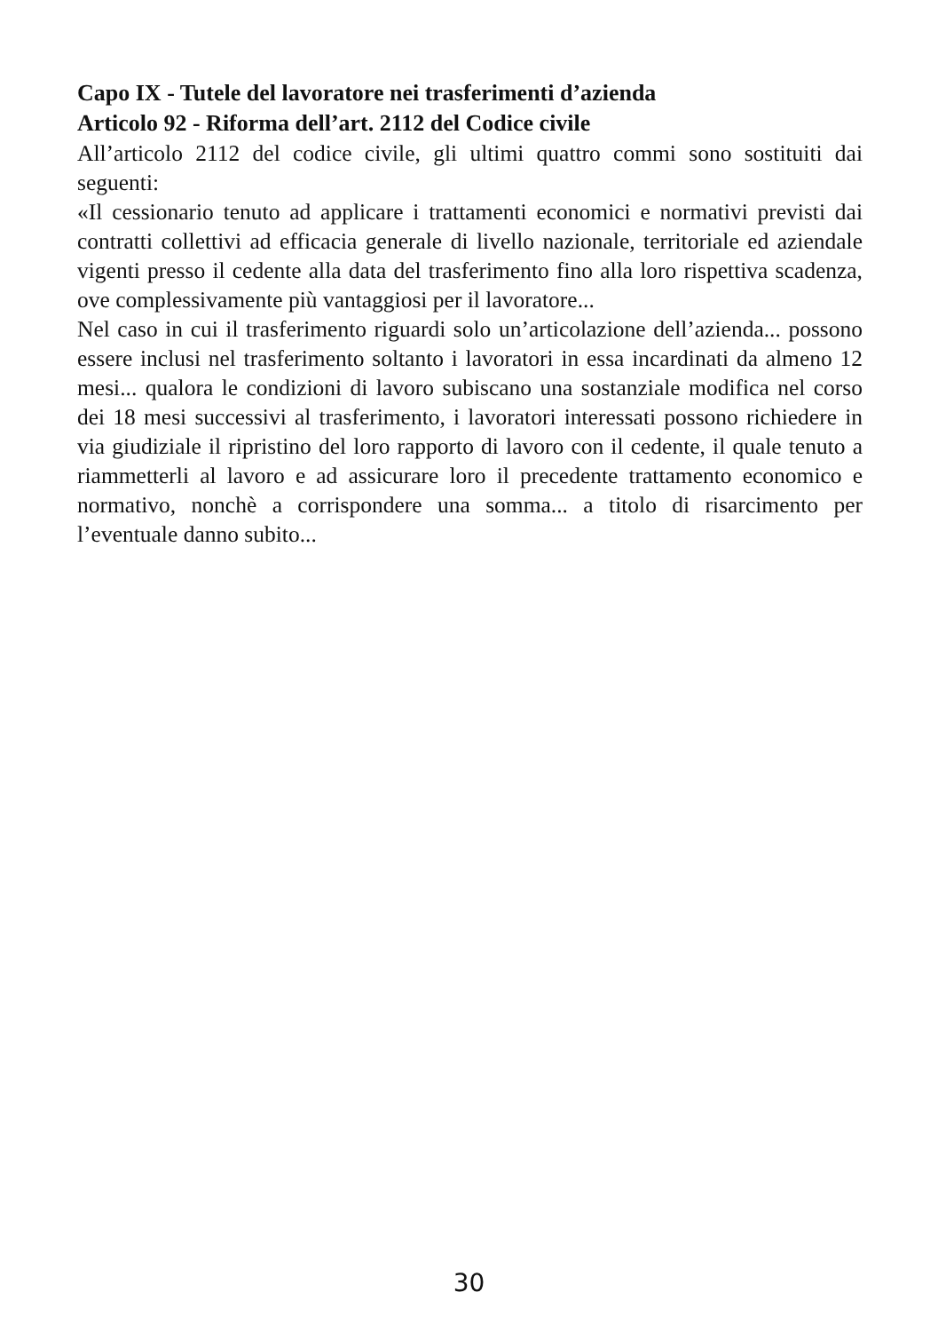Capo IX - Tutele del lavoratore nei trasferimenti d’azienda
Articolo 92 - Riforma dell’art. 2112 del Codice civile
All’articolo 2112 del codice civile, gli ultimi quattro commi sono sostituiti dai seguenti:
«Il cessionario tenuto ad applicare i trattamenti economici e normativi previsti dai contratti collettivi ad efficacia generale di livello nazionale, territoriale ed aziendale vigenti presso il cedente alla data del trasferimento fino alla loro rispettiva scadenza, ove complessivamente più vantaggiosi per il lavoratore...
Nel caso in cui il trasferimento riguardi solo un’articolazione dell’azienda... possono essere inclusi nel trasferimento soltanto i lavoratori in essa incardinati da almeno 12 mesi... qualora le condizioni di lavoro subiscano una sostanziale modifica nel corso dei 18 mesi successivi al trasferimento, i lavoratori interessati possono richiedere in via giudiziale il ripristino del loro rapporto di lavoro con il cedente, il quale tenuto a riammetterli al lavoro e ad assicurare loro il precedente trattamento economico e normativo, nonchè a corrispondere una somma... a titolo di risarcimento per l’eventuale danno subito...
30